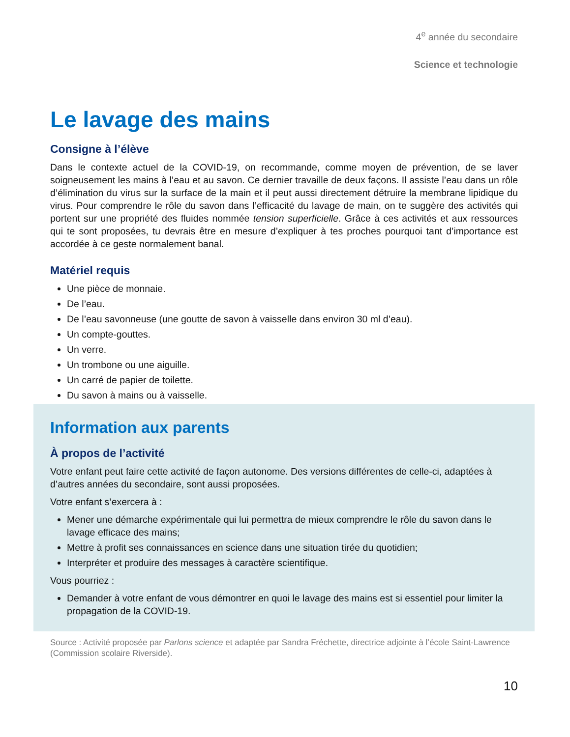4<sup>e</sup> année du secondaire
Science et technologie
Le lavage des mains
Consigne à l’élève
Dans le contexte actuel de la COVID-19, on recommande, comme moyen de prévention, de se laver soigneusement les mains à l’eau et au savon. Ce dernier travaille de deux façons. Il assiste l’eau dans un rôle d’élimination du virus sur la surface de la main et il peut aussi directement détruire la membrane lipidique du virus. Pour comprendre le rôle du savon dans l’efficacité du lavage de main, on te suggère des activités qui portent sur une propriété des fluides nommée tension superficielle. Grâce à ces activités et aux ressources qui te sont proposées, tu devrais être en mesure d’expliquer à tes proches pourquoi tant d’importance est accordée à ce geste normalement banal.
Matériel requis
Une pièce de monnaie.
De l’eau.
De l’eau savonneuse (une goutte de savon à vaisselle dans environ 30 ml d’eau).
Un compte-gouttes.
Un verre.
Un trombone ou une aiguille.
Un carré de papier de toilette.
Du savon à mains ou à vaisselle.
Information aux parents
À propos de l’activité
Votre enfant peut faire cette activité de façon autonome. Des versions différentes de celle-ci, adaptées à d’autres années du secondaire, sont aussi proposées.
Votre enfant s’exercera à :
Mener une démarche expérimentale qui lui permettra de mieux comprendre le rôle du savon dans le lavage efficace des mains;
Mettre à profit ses connaissances en science dans une situation tirée du quotidien;
Interpréter et produire des messages à caractère scientifique.
Vous pourriez :
Demander à votre enfant de vous démontrer en quoi le lavage des mains est si essentiel pour limiter la propagation de la COVID-19.
Source : Activité proposée par Parlons science et adaptée par Sandra Fréchette, directrice adjointe à l’école Saint-Lawrence (Commission scolaire Riverside).
10